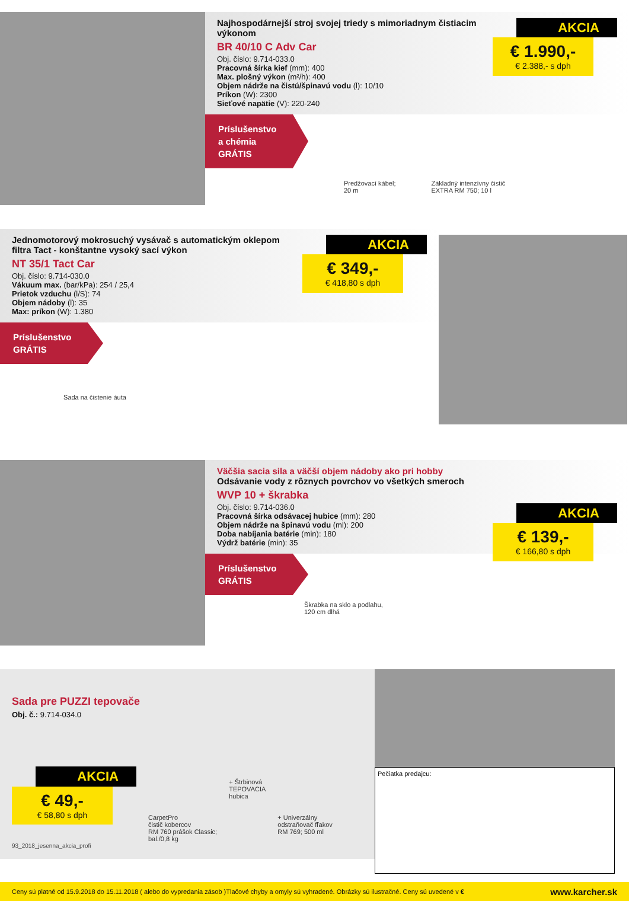Najhospodárnejší stroj svojej triedy s mimoriadnym čistiacim výkonom
BR 40/10 C Adv Car
Obj. číslo: 9.714-033.0
Pracovná šírka kief (mm): 400
Max. plošný výkon (m²/h): 400
Objem nádrže na čistú/špinavú vodu (l): 10/10
Príkon (W): 2300
Sieťové napätie (V): 220-240
AKCIA
€ 1.990,-
€ 2.388,- s dph
Príslušenstvo
a chémia
GRÁTIS
Predžovací kábel;
20 m
Základný intenzívny čistič
EXTRA RM 750; 10 l
Jednomotorový mokrosuchý vysávač s automatickým oklepom filtra Tact - konštantne vysoký sací výkon
NT 35/1 Tact Car
Obj. číslo: 9.714-030.0
Vákuum max. (bar/kPa): 254 / 25,4
Prietok vzduchu (l/S): 74
Objem nádoby (l): 35
Max: príkon (W): 1.380
AKCIA
€ 349,-
€ 418,80 s dph
Príslušenstvo
GRÁTIS
Sada na čistenie áuta
Väčšia sacia sila a väčší objem nádoby ako pri hobby
Odsávanie vody z rôznych povrchov vo všetkých smeroch
WVP 10 + škrabka
Obj. číslo: 9.714-036.0
Pracovná šírka odsávacej hubice (mm): 280
Objem nádrže na špinavú vodu (ml): 200
Doba nabíjania batérie (min): 180
Výdrž batérie (min): 35
AKCIA
€ 139,-
€ 166,80 s dph
Príslušenstvo
GRÁTIS
Škrabka na sklo a podlahu,
120 cm dlhá
Sada pre PUZZI tepovače
Obj. č.: 9.714-034.0
AKCIA
€ 49,-
€ 58,80 s dph
CarpetPro
čistič kobercov
RM 760 prášok Classic;
bal./0,8 kg
+ Štrbinová
TEPOVACIA
hubica
+ Univerzálny
odstraňovač fľakov
RM 769; 500 ml
93_2018_jesenna_akcia_profi
Pečiatka predajcu:
Ceny sú platné od 15.9.2018 do 15.11.2018 ( alebo do vypredania zásob )Tlačové chyby a omyly sú vyhradené. Obrázky sú ilustračné. Ceny sú uvedené v € www.karcher.sk